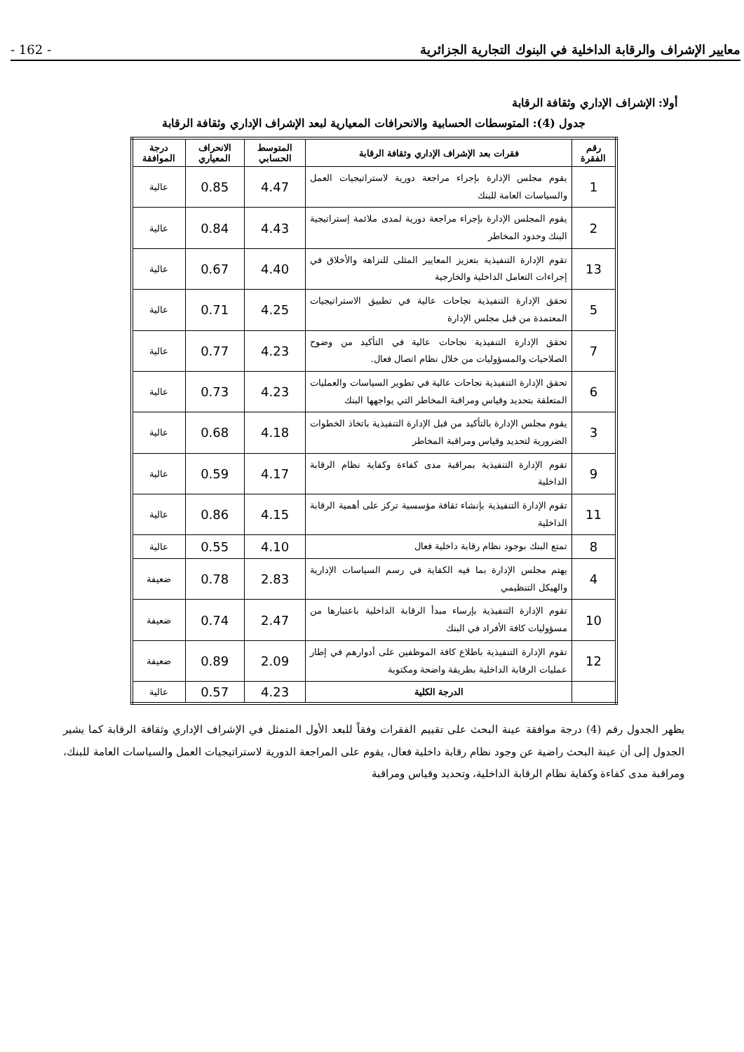معايير الإشراف والرقابة الداخلية في البنوك التجارية الجزائرية - 162 -
أولا: الإشراف الإداري وثقافة الرقابة
جدول (4): المتوسطات الحسابية والانحرافات المعيارية لبعد الإشراف الإداري وثقافة الرقابة
| رقم الفقرة | فقرات بعد الإشراف الإداري وثقافة الرقابة | المتوسط الحسابي | الانحراف المعياري | درجة الموافقة |
| --- | --- | --- | --- | --- |
| 1 | يقوم مجلس الإدارة بإجراء مراجعة دورية لاستراتيجيات العمل والسياسات العامة للبنك | 4.47 | 0.85 | عالية |
| 2 | يقوم المجلس الإدارة بإجراء مراجعة دورية لمدى ملائمة إستراتيجية البنك وحدود المخاطر | 4.43 | 0.84 | عالية |
| 13 | تقوم الإدارة التنفيذية بتعزيز المعايير المثلى للنزاهة والأخلاق في إجراءات التعامل الداخلية والخارجية | 4.40 | 0.67 | عالية |
| 5 | تحقق الإدارة التنفيذية نجاحات عالية في تطبيق الاستراتيجيات المعتمدة من قبل مجلس الإدارة | 4.25 | 0.71 | عالية |
| 7 | تحقق الإدارة التنفيذية نجاحات عالية في التأكيد من وضوح الصلاحيات والمسؤوليات من خلال نظام اتصال فعال. | 4.23 | 0.77 | عالية |
| 6 | تحقق الإدارة التنفيذية نجاحات عالية في تطوير السياسات والعمليات المتعلقة بتحديد وقياس ومراقبة المخاطر التي يواجهها البنك | 4.23 | 0.73 | عالية |
| 3 | يقوم مجلس الإدارة بالتأكيد من قبل الإدارة التنفيذية باتخاذ الخطوات الضرورية لتحديد وقياس ومراقبة المخاطر | 4.18 | 0.68 | عالية |
| 9 | تقوم الإدارة التنفيذية بمراقبة مدى كفاءة وكفاية نظام الرقابة الداخلية | 4.17 | 0.59 | عالية |
| 11 | تقوم الإدارة التنفيذية بإنشاء ثقافة مؤسسية تركز على أهمية الرقابة الداخلية | 4.15 | 0.86 | عالية |
| 8 | تمتع البنك بوجود نظام رقابة داخلية فعال | 4.10 | 0.55 | عالية |
| 4 | يهتم مجلس الإدارة بما فيه الكفاية في رسم السياسات الإدارية والهيكل التنظيمي | 2.83 | 0.78 | ضعيفة |
| 10 | تقوم الإدارة التنفيذية بإرساء مبدأ الرقابة الداخلية باعتبارها من مسؤوليات كافة الأفراد في البنك | 2.47 | 0.74 | ضعيفة |
| 12 | تقوم الإدارة التنفيذية باطلاع كافة الموظفين على أدوارهم في إطار عمليات الرقابة الداخلية بطريقة واضحة ومكتوبة | 2.09 | 0.89 | ضعيفة |
| | الدرجة الكلية | 4.23 | 0.57 | عالية |
يظهر الجدول رقم (4) درجة موافقة عينة البحث على تقييم الفقرات وفقاً للبعد الأول المتمثل في الإشراف الإداري وثقافة الرقابة كما يشير الجدول إلى أن عينة البحث راضية عن وجود نظام رقابة داخلية فعال، يقوم على المراجعة الدورية لاستراتيجيات العمل والسياسات العامة للبنك، ومراقبة مدى كفاءة وكفاية نظام الرقابة الداخلية، وتحديد وقياس ومراقبة